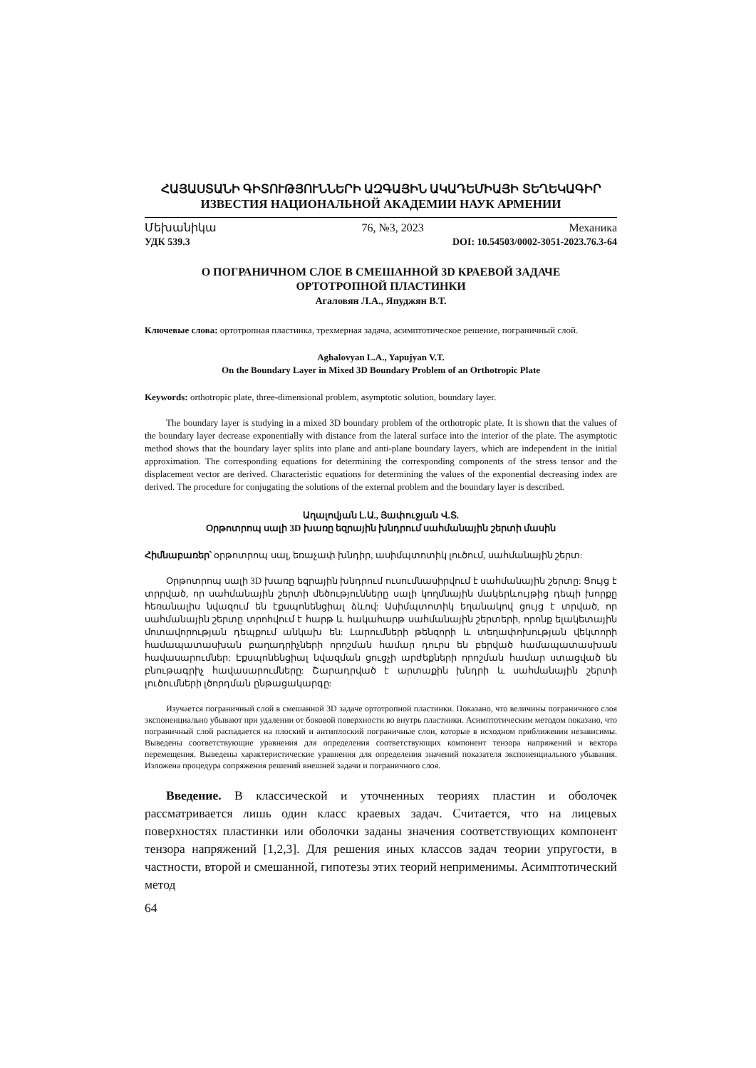ՀԱՅԱՍՏԱՆԻ ԳԻՏՈՒԹՅՈՒՆՆԵՐԻ ԱԶԳԱՅԻՆ ԱԿԱԴԵՄԻԱՅԻ ՏԵՂԵԿԱԳԻՐ
ИЗВЕСТИЯ НАЦИОНАЛЬНОЙ АКАДЕМИИ НАУК АРМЕНИИ
Մեխանիկա 76, №3, 2023 Механика
УДК 539.3 DOI: 10.54503/0002-3051-2023.76.3-64
О ПОГРАНИЧНОМ СЛОЕ В СМЕШАННОЙ 3D КРАЕВОЙ ЗАДАЧЕ
ОРТОТРОПНОЙ ПЛАСТИНКИ
Агаловян Л.А., Япуджян В.Т.
Ключевые слова: ортотропная пластинка, трехмерная задача, асимптотическое решение, пограничный слой.
Aghalovyan L.A., Yapujyan V.T.
On the Boundary Layer in Mixed 3D Boundary Problem of an Orthotropic Plate
Keywords: orthotropic plate, three-dimensional problem, asymptotic solution, boundary layer.
The boundary layer is studying in a mixed 3D boundary problem of the orthotropic plate. It is shown that the values of the boundary layer decrease exponentially with distance from the lateral surface into the interior of the plate. The asymptotic method shows that the boundary layer splits into plane and anti-plane boundary layers, which are independent in the initial approximation. The corresponding equations for determining the corresponding components of the stress tensor and the displacement vector are derived. Characteristic equations for determining the values of the exponential decreasing index are derived. The procedure for conjugating the solutions of the external problem and the boundary layer is described.
Աղալովյան Լ.Ա., Յափուջյան Վ.Տ.
Օրթոտրոպ սալի 3D խառը եզրային խնդրում սահմանային շերտի մասին
Հիմնաբառեր՝ օրթոտրոպ սալ, եռաչափ խնդիր, ասիմպտոտիկ լուծում, սահմանային շերտ:
Օրթոտրոպ սալի 3D խառը եզրային խնդրում ուսումնասիրվում է սահմանային շերտը: Ցույց է տրրված, որ սահմանային շերտի մեծությունները սալի կողմնային մակերևույթից դեպի խորքը հեռանալիս նվազում են էքսպոնենցիալ ձևով: Ասիմպտոտիկ եղանակով ցույց է տրված, որ սահմանային շերտը տրոհվում է հարթ և հակահարթ սահմանային շերտերի, որոնք ելակետային մոտավորության դեպքում անկախ են: Լարումների թենզորի և տեղափոխության վեկտորի համապատասխան բաղադրիչների որոշման համար դուրս են բերված համապատասխան հավասարումներ: Էքսպոնենցիալ նվազման ցուցչի արժեքների որոշման համար ստացված են բնութագրիչ հավասարումները: Շարադրված է արտաքին խնդրի և սահմանային շերտի լուծումների լծորդման ընթացակարգը:
Изучается пограничный слой в смешанной 3D задаче ортотропной пластинки. Показано, что величины пограничного слоя экспоненциально убывают при удалении от боковой поверхности во внутрь пластинки. Асимптотическим методом показано, что пограничный слой распадается на плоский и антиплоский пограничные слои, которые в исходном приближении независимы. Выведены соответствующие уравнения для определения соответствующих компонент тензора напряжений и вектора перемещения. Выведены характеристические уравнения для определения значений показателя экспоненциального убывания. Изложена процедура сопряжения решений внешней задачи и пограничного слоя.
Введение. В классической и уточненных теориях пластин и оболочек рассматривается лишь один класс краевых задач. Считается, что на лицевых поверхностях пластинки или оболочки заданы значения соответствующих компонент тензора напряжений [1,2,3]. Для решения иных классов задач теории упругости, в частности, второй и смешанной, гипотезы этих теорий неприменимы. Асимптотический метод
64